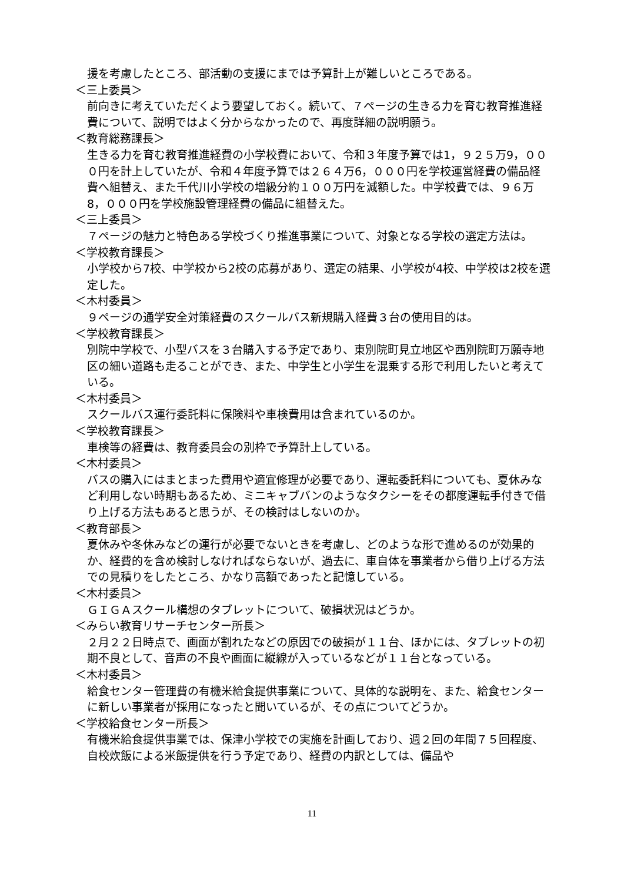援を考慮したところ、部活動の支援にまでは予算計上が難しいところである。
＜三上委員＞
前向きに考えていただくよう要望しておく。続いて、７ページの生きる力を育む教育推進経費について、説明ではよく分からなかったので、再度詳細の説明願う。
＜教育総務課長＞
生きる力を育む教育推進経費の小学校費において、令和３年度予算では1，９２５万9，０００円を計上していたが、令和４年度予算では２６４万6，０００円を学校運営経費の備品経費へ組替え、また千代川小学校の増級分約１００万円を減額した。中学校費では、９６万8，０００円を学校施設管理経費の備品に組替えた。
＜三上委員＞
７ページの魅力と特色ある学校づくり推進事業について、対象となる学校の選定方法は。
＜学校教育課長＞
小学校から7校、中学校から2校の応募があり、選定の結果、小学校が4校、中学校は2校を選定した。
＜木村委員＞
９ページの通学安全対策経費のスクールバス新規購入経費３台の使用目的は。
＜学校教育課長＞
別院中学校で、小型バスを３台購入する予定であり、東別院町見立地区や西別院町万願寺地区の細い道路も走ることができ、また、中学生と小学生を混乗する形で利用したいと考えている。
＜木村委員＞
スクールバス運行委託料に保険料や車検費用は含まれているのか。
＜学校教育課長＞
車検等の経費は、教育委員会の別枠で予算計上している。
＜木村委員＞
バスの購入にはまとまった費用や適宜修理が必要であり、運転委託料についても、夏休みなど利用しない時期もあるため、ミニキャブバンのようなタクシーをその都度運転手付きで借り上げる方法もあると思うが、その検討はしないのか。
＜教育部長＞
夏休みや冬休みなどの運行が必要でないときを考慮し、どのような形で進めるのが効果的か、経費的を含め検討しなければならないが、過去に、車自体を事業者から借り上げる方法での見積りをしたところ、かなり高額であったと記憶している。
＜木村委員＞
ＧＩＧＡスクール構想のタブレットについて、破損状況はどうか。
＜みらい教育リサーチセンター所長＞
２月２２日時点で、画面が割れたなどの原因での破損が１１台、ほかには、タブレットの初期不良として、音声の不良や画面に縦線が入っているなどが１１台となっている。
＜木村委員＞
給食センター管理費の有機米給食提供事業について、具体的な説明を、また、給食センターに新しい事業者が採用になったと聞いているが、その点についてどうか。
＜学校給食センター所長＞
有機米給食提供事業では、保津小学校での実施を計画しており、週２回の年間７５回程度、自校炊飯による米飯提供を行う予定であり、経費の内訳としては、備品や
11